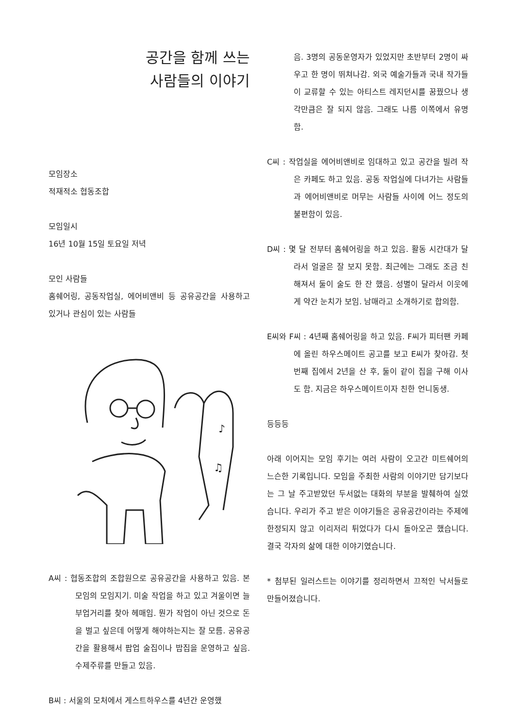공간을 함께 쓰는
사람들의 이야기
모임장소
적재적소 협동조합
모임일시
16년 10월 15일 토요일 저녁
모인 사람들
홈쉐어링, 공동작업실, 에어비앤비 등 공유공간을 사용하고 있거나 관심이 있는 사람들
♪
♫
A씨 : 협동조합의 조합원으로 공유공간을 사용하고 있음. 본 모임의 모임지기. 미술 작업을 하고 있고 겨울이면 늘 부업거리를 찾아 헤매임. 뭔가 작업이 아닌 것으로 돈을 벌고 싶은데 어떻게 해야하는지는 잘 모름. 공유공간을 활용해서 팝업 술집이나 밥집을 운영하고 싶음. 수제주류를 만들고 있음.
B씨 : 서울의 모처에서 게스트하우스를 4년간 운영했
음. 3명의 공동운영자가 있었지만 초반부터 2명이 싸우고 한 명이 뛰쳐나감. 외국 예술가들과 국내 작가들이 교류할 수 있는 아티스트 레지던시를 꿈꿨으나 생각만큼은 잘 되지 않음. 그래도 나름 이쪽에서 유명함.
C씨 : 작업실을 에어비앤비로 임대하고 있고 공간을 빌려 작은 카페도 하고 있음. 공동 작업실에 다녀가는 사람들과 에어비앤비로 머무는 사람들 사이에 어느 정도의 불편함이 있음.
D씨 : 몇 달 전부터 홈쉐어링을 하고 있음. 활동 시간대가 달라서 얼굴은 잘 보지 못함. 최근에는 그래도 조금 친해져서 둘이 술도 한 잔 했음. 성별이 달라서 이웃에게 약간 눈치가 보임. 남매라고 소개하기로 합의함.
E씨와 F씨 : 4년째 홈쉐어링을 하고 있음. F씨가 피터팬 카페에 올린 하우스메이트 공고를 보고 E씨가 찾아감. 첫번째 집에서 2년을 산 후, 둘이 같이 집을 구해 이사도 함. 지금은 하우스메이트이자 친한 언니동생.
등등등
아래 이어지는 모임 후기는 여러 사람이 오고간 미트쉐어의 느슨한 기록입니다. 모임을 주최한 사람의 이야기만 담기보다는 그 날 주고받았던 두서없는 대화의 부분을 발췌하여 실었습니다. 우리가 주고 받은 이야기들은 공유공간이라는 주제에 한정되지 않고 이리저리 튀었다가 다시 돌아오곤 했습니다. 결국 각자의 삶에 대한 이야기였습니다.
* 첨부된 일러스트는 이야기를 정리하면서 끄적인 낙서들로 만들어졌습니다.